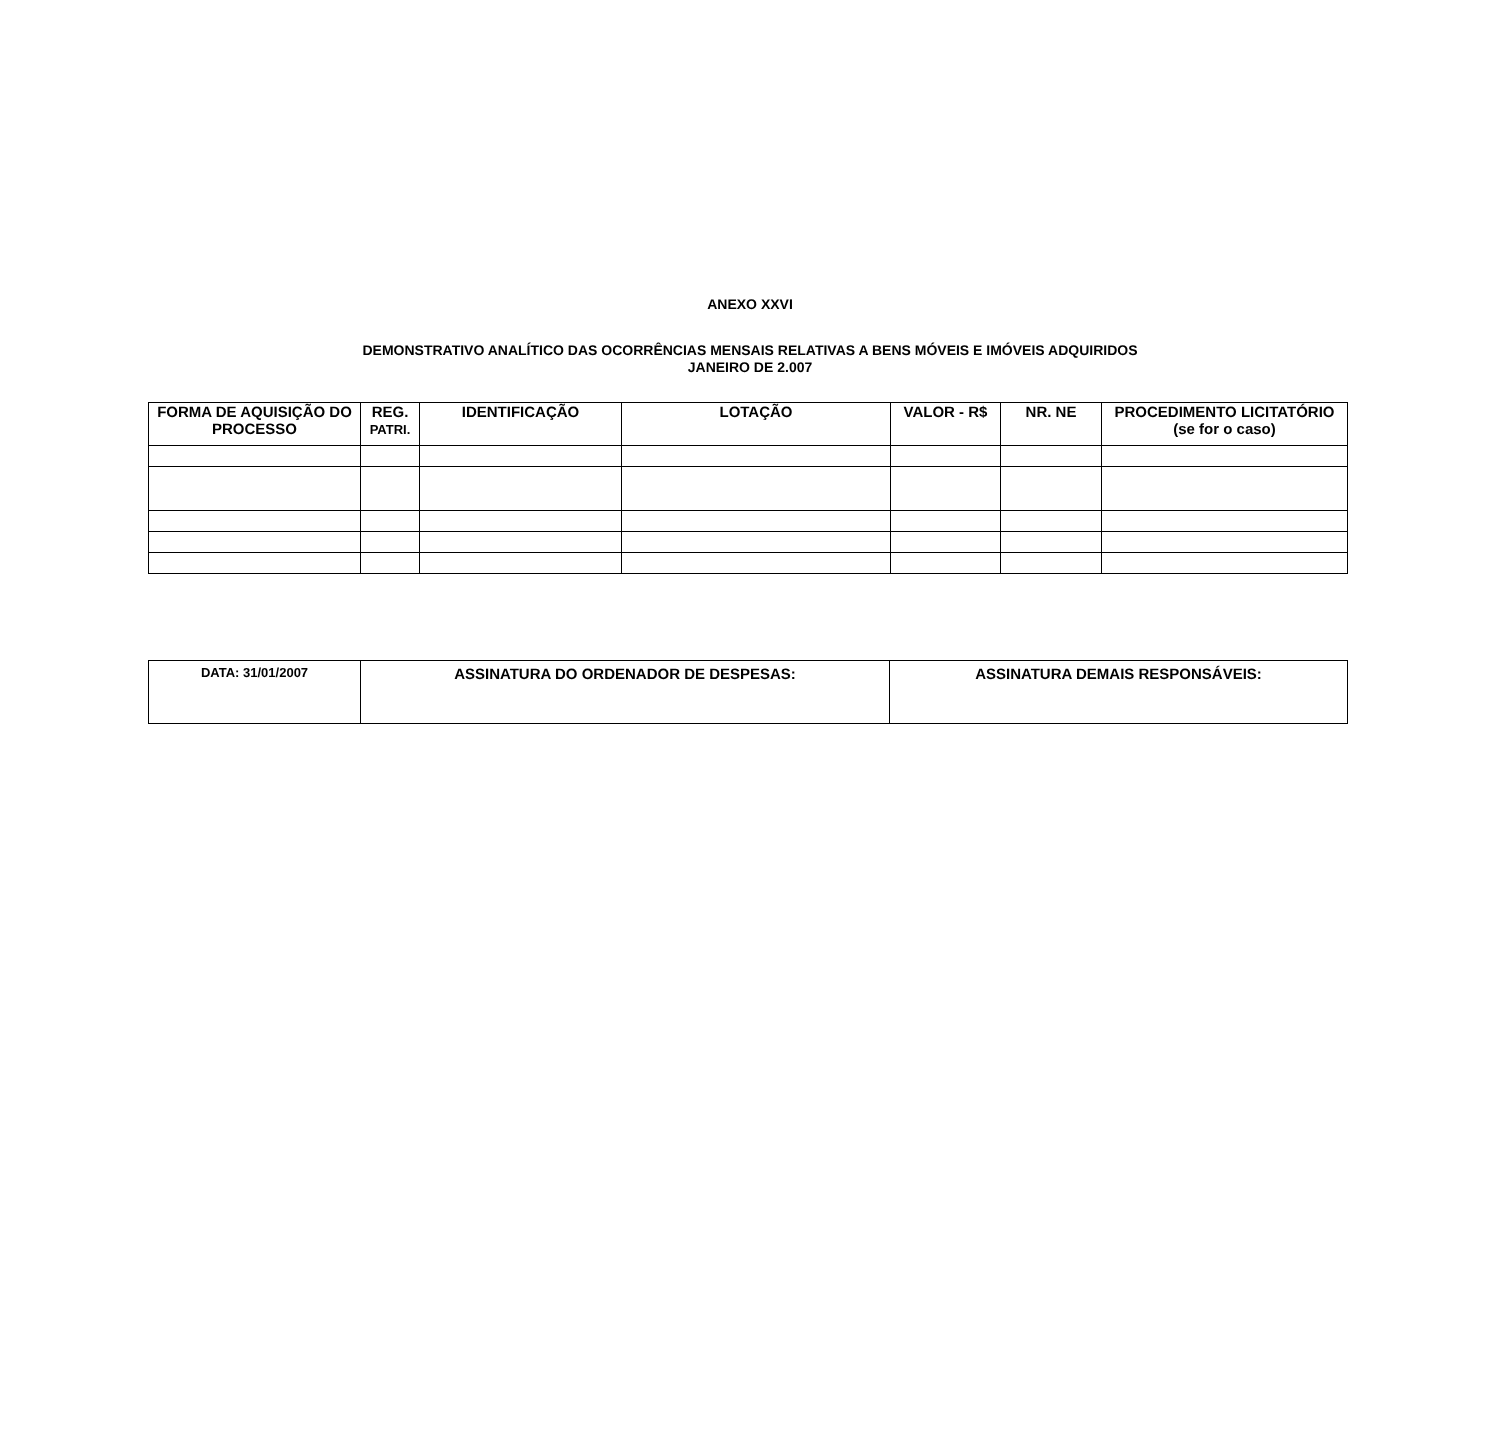ANEXO XXVI
DEMONSTRATIVO ANALÍTICO DAS OCORRÊNCIAS MENSAIS RELATIVAS A BENS MÓVEIS E IMÓVEIS ADQUIRIDOS
JANEIRO DE 2.007
| FORMA DE AQUISIÇÃO DO PROCESSO | REG. PATRI. | IDENTIFICAÇÃO | LOTAÇÃO | VALOR - R$ | NR. NE | PROCEDIMENTO LICITATÓRIO (se for o caso) |
| --- | --- | --- | --- | --- | --- | --- |
| DATA: 31/01/2007 | ASSINATURA DO ORDENADOR DE DESPESAS: | ASSINATURA DEMAIS RESPONSÁVEIS: |